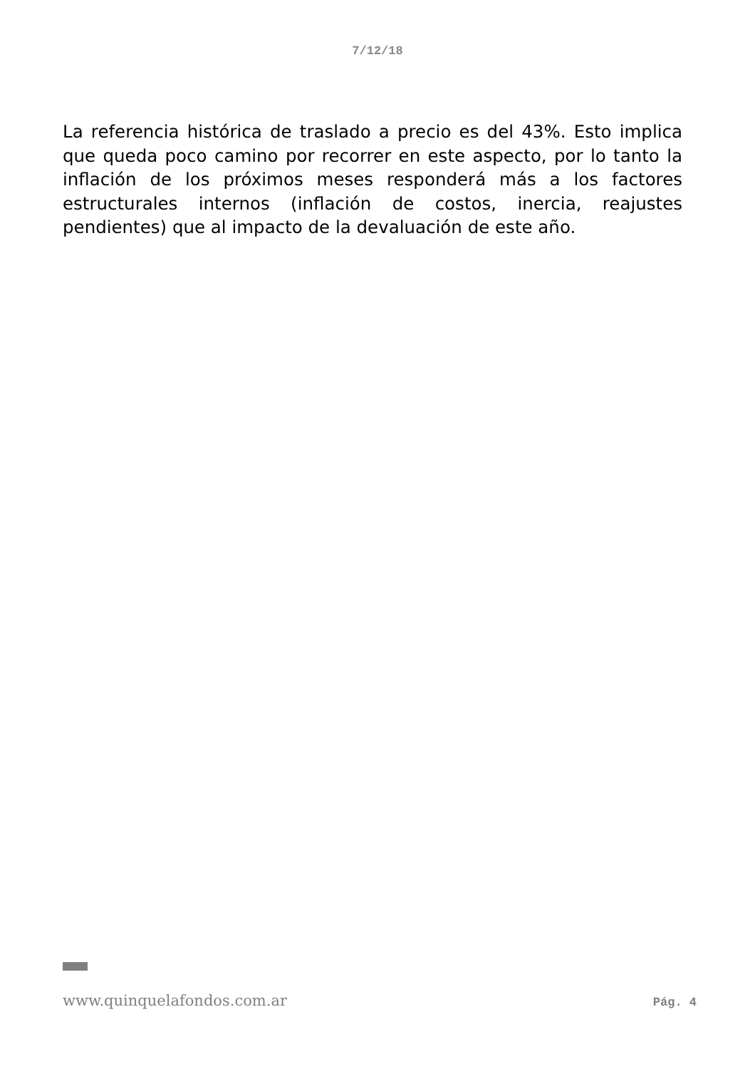7/12/18
La referencia histórica de traslado a precio es del 43%. Esto implica que queda poco camino por recorrer en este aspecto, por lo tanto la inflación de los próximos meses responderá más a los factores estructurales internos (inflación de costos, inercia, reajustes pendientes) que al impacto de la devaluación de este año.
www.quinquelafondos.com.ar Pág. 4